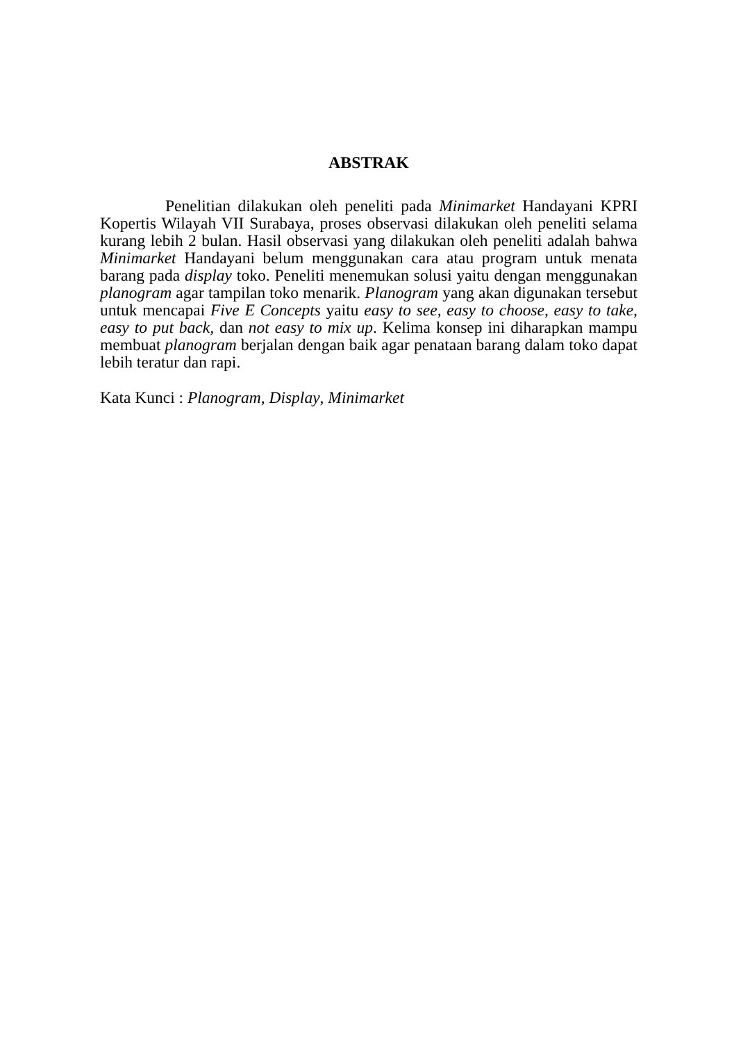ABSTRAK
Penelitian dilakukan oleh peneliti pada Minimarket Handayani KPRI Kopertis Wilayah VII Surabaya, proses observasi dilakukan oleh peneliti selama kurang lebih 2 bulan. Hasil observasi yang dilakukan oleh peneliti adalah bahwa Minimarket Handayani belum menggunakan cara atau program untuk menata barang pada display toko. Peneliti menemukan solusi yaitu dengan menggunakan planogram agar tampilan toko menarik. Planogram yang akan digunakan tersebut untuk mencapai Five E Concepts yaitu easy to see, easy to choose, easy to take, easy to put back, dan not easy to mix up. Kelima konsep ini diharapkan mampu membuat planogram berjalan dengan baik agar penataan barang dalam toko dapat lebih teratur dan rapi.
Kata Kunci : Planogram, Display, Minimarket